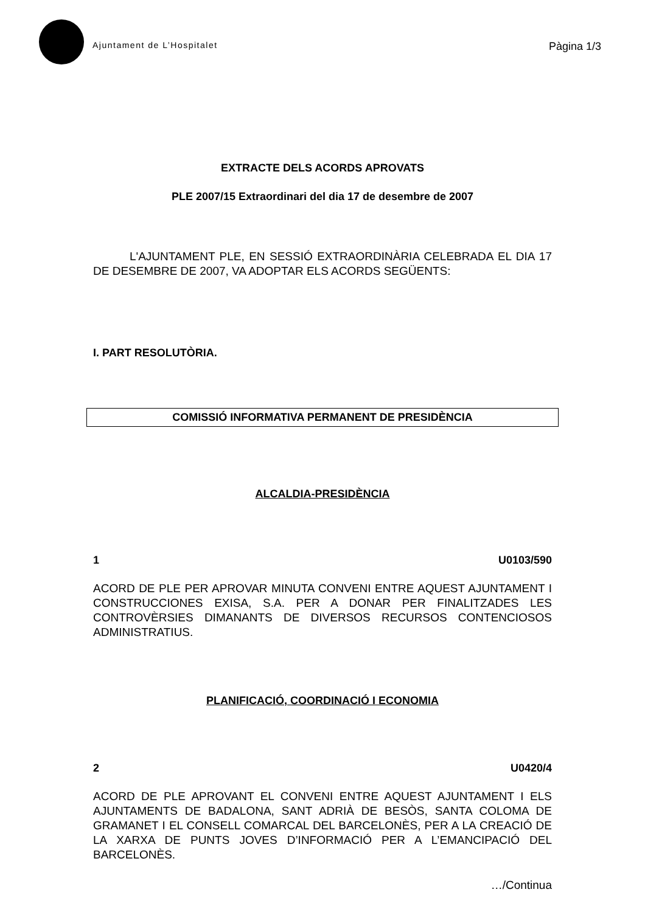Ajuntament de L’Hospitalet
Pàgina 1/3
EXTRACTE DELS ACORDS APROVATS
PLE 2007/15 Extraordinari del dia 17 de desembre de 2007
L'AJUNTAMENT PLE, EN SESSIÓ EXTRAORDINÀRIA CELEBRADA EL DIA 17 DE DESEMBRE DE 2007, VA ADOPTAR ELS ACORDS SEGÜENTS:
I. PART RESOLUTÒRIA.
COMISSIÓ INFORMATIVA PERMANENT DE PRESIDÈNCIA
ALCALDIA-PRESIDÈNCIA
1 U0103/590
ACORD DE PLE PER APROVAR MINUTA CONVENI ENTRE AQUEST AJUNTAMENT I CONSTRUCCIONES EXISA, S.A. PER A DONAR PER FINALITZADES LES CONTROVÈRSIES DIMANANTS DE DIVERSOS RECURSOS CONTENCIOSOS ADMINISTRATIUS.
PLANIFICACIÓ, COORDINACIÓ I ECONOMIA
2 U0420/4
ACORD DE PLE APROVANT EL CONVENI ENTRE AQUEST AJUNTAMENT I ELS AJUNTAMENTS DE BADALONA, SANT ADRIÀ DE BESÒS, SANTA COLOMA DE GRAMANET I EL CONSELL COMARCAL DEL BARCELONÈS, PER A LA CREACIÓ DE LA XARXA DE PUNTS JOVES D’INFORMACIÓ PER A L’EMANCIPACIÓ DEL BARCELONÈS.
…/Continua